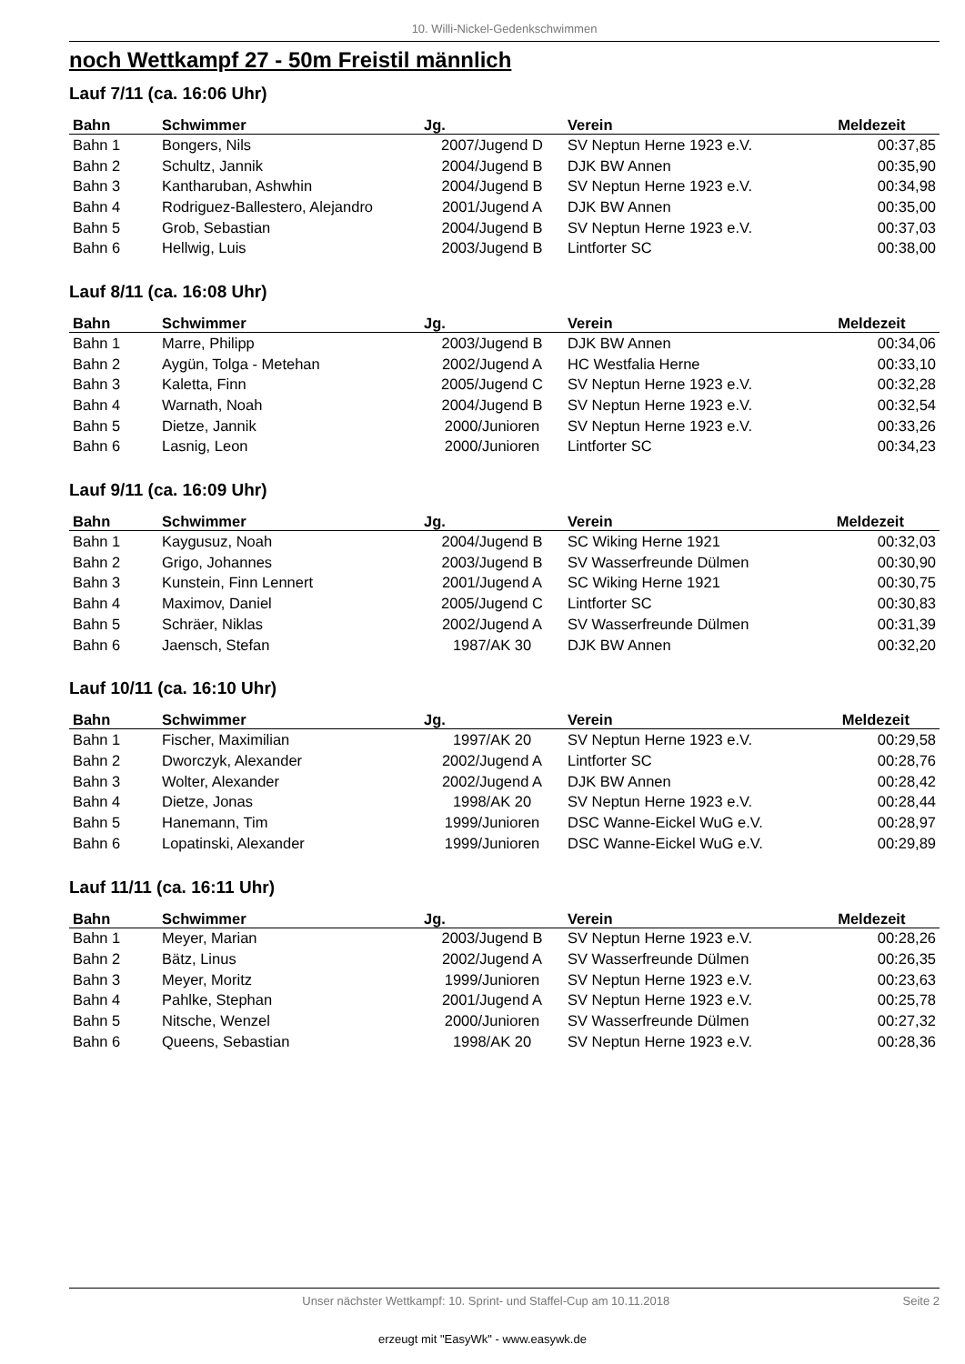10. Willi-Nickel-Gedenkschwimmen
noch Wettkampf 27 - 50m Freistil männlich
Lauf 7/11 (ca. 16:06 Uhr)
| Bahn | Schwimmer | Jg. | Verein | Meldezeit |
| --- | --- | --- | --- | --- |
| Bahn 1 | Bongers, Nils | 2007/Jugend D | SV Neptun Herne 1923 e.V. | 00:37,85 |
| Bahn 2 | Schultz, Jannik | 2004/Jugend B | DJK BW Annen | 00:35,90 |
| Bahn 3 | Kantharuban, Ashwhin | 2004/Jugend B | SV Neptun Herne 1923 e.V. | 00:34,98 |
| Bahn 4 | Rodriguez-Ballestero, Alejandro | 2001/Jugend A | DJK BW Annen | 00:35,00 |
| Bahn 5 | Grob, Sebastian | 2004/Jugend B | SV Neptun Herne 1923 e.V. | 00:37,03 |
| Bahn 6 | Hellwig, Luis | 2003/Jugend B | Lintforter SC | 00:38,00 |
Lauf 8/11 (ca. 16:08 Uhr)
| Bahn | Schwimmer | Jg. | Verein | Meldezeit |
| --- | --- | --- | --- | --- |
| Bahn 1 | Marre, Philipp | 2003/Jugend B | DJK BW Annen | 00:34,06 |
| Bahn 2 | Aygün, Tolga - Metehan | 2002/Jugend A | HC Westfalia Herne | 00:33,10 |
| Bahn 3 | Kaletta, Finn | 2005/Jugend C | SV Neptun Herne 1923 e.V. | 00:32,28 |
| Bahn 4 | Warnath, Noah | 2004/Jugend B | SV Neptun Herne 1923 e.V. | 00:32,54 |
| Bahn 5 | Dietze, Jannik | 2000/Junioren | SV Neptun Herne 1923 e.V. | 00:33,26 |
| Bahn 6 | Lasnig, Leon | 2000/Junioren | Lintforter SC | 00:34,23 |
Lauf 9/11 (ca. 16:09 Uhr)
| Bahn | Schwimmer | Jg. | Verein | Meldezeit |
| --- | --- | --- | --- | --- |
| Bahn 1 | Kaygusuz, Noah | 2004/Jugend B | SC Wiking Herne 1921 | 00:32,03 |
| Bahn 2 | Grigo, Johannes | 2003/Jugend B | SV Wasserfreunde Dülmen | 00:30,90 |
| Bahn 3 | Kunstein, Finn Lennert | 2001/Jugend A | SC Wiking Herne 1921 | 00:30,75 |
| Bahn 4 | Maximov, Daniel | 2005/Jugend C | Lintforter SC | 00:30,83 |
| Bahn 5 | Schräer, Niklas | 2002/Jugend A | SV Wasserfreunde Dülmen | 00:31,39 |
| Bahn 6 | Jaensch, Stefan | 1987/AK 30 | DJK BW Annen | 00:32,20 |
Lauf 10/11 (ca. 16:10 Uhr)
| Bahn | Schwimmer | Jg. | Verein | Meldezeit |
| --- | --- | --- | --- | --- |
| Bahn 1 | Fischer, Maximilian | 1997/AK 20 | SV Neptun Herne 1923 e.V. | 00:29,58 |
| Bahn 2 | Dworczyk, Alexander | 2002/Jugend A | Lintforter SC | 00:28,76 |
| Bahn 3 | Wolter, Alexander | 2002/Jugend A | DJK BW Annen | 00:28,42 |
| Bahn 4 | Dietze, Jonas | 1998/AK 20 | SV Neptun Herne 1923 e.V. | 00:28,44 |
| Bahn 5 | Hanemann, Tim | 1999/Junioren | DSC Wanne-Eickel WuG e.V. | 00:28,97 |
| Bahn 6 | Lopatinski, Alexander | 1999/Junioren | DSC Wanne-Eickel WuG e.V. | 00:29,89 |
Lauf 11/11 (ca. 16:11 Uhr)
| Bahn | Schwimmer | Jg. | Verein | Meldezeit |
| --- | --- | --- | --- | --- |
| Bahn 1 | Meyer, Marian | 2003/Jugend B | SV Neptun Herne 1923 e.V. | 00:28,26 |
| Bahn 2 | Bätz, Linus | 2002/Jugend A | SV Wasserfreunde Dülmen | 00:26,35 |
| Bahn 3 | Meyer, Moritz | 1999/Junioren | SV Neptun Herne 1923 e.V. | 00:23,63 |
| Bahn 4 | Pahlke, Stephan | 2001/Jugend A | SV Neptun Herne 1923 e.V. | 00:25,78 |
| Bahn 5 | Nitsche, Wenzel | 2000/Junioren | SV Wasserfreunde Dülmen | 00:27,32 |
| Bahn 6 | Queens, Sebastian | 1998/AK 20 | SV Neptun Herne 1923 e.V. | 00:28,36 |
Unser nächster Wettkampf: 10. Sprint- und Staffel-Cup am 10.11.2018 Seite 2
erzeugt mit "EasyWk" - www.easywk.de